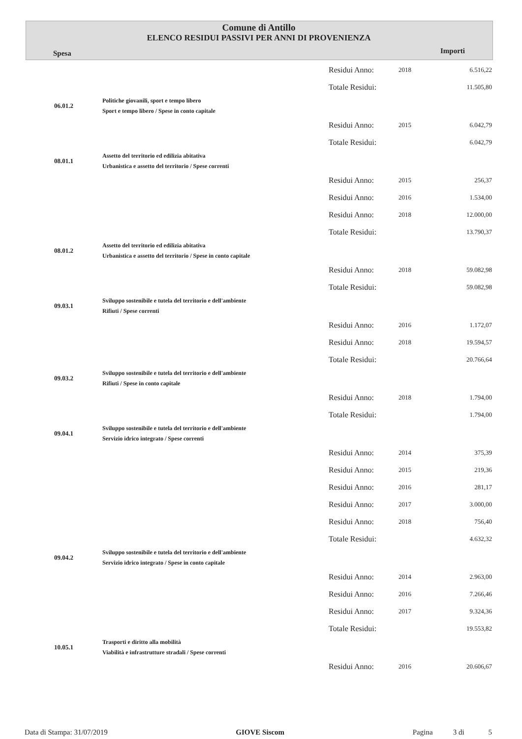Comune di Antillo
ELENCO RESIDUI PASSIVI PER ANNI DI PROVENIENZA
Spesa Importi
| | | Residui Anno: | 2018 | 6.516,22 |
| | | Totale Residui: | | 11.505,80 |
| 06.01.2 | Politiche giovanili, sport e tempo libero Sport e tempo libero / Spese in conto capitale | | | |
| | | Residui Anno: | 2015 | 6.042,79 |
| | | Totale Residui: | | 6.042,79 |
| 08.01.1 | Assetto del territorio ed edilizia abitativa Urbanistica e assetto del territorio / Spese correnti | | | |
| | | Residui Anno: | 2015 | 256,37 |
| | | Residui Anno: | 2016 | 1.534,00 |
| | | Residui Anno: | 2018 | 12.000,00 |
| | | Totale Residui: | | 13.790,37 |
| 08.01.2 | Assetto del territorio ed edilizia abitativa Urbanistica e assetto del territorio / Spese in conto capitale | | | |
| | | Residui Anno: | 2018 | 59.082,98 |
| | | Totale Residui: | | 59.082,98 |
| 09.03.1 | Sviluppo sostenibile e tutela del territorio e dell'ambiente Rifiuti / Spese correnti | | | |
| | | Residui Anno: | 2016 | 1.172,07 |
| | | Residui Anno: | 2018 | 19.594,57 |
| | | Totale Residui: | | 20.766,64 |
| 09.03.2 | Sviluppo sostenibile e tutela del territorio e dell'ambiente Rifiuti / Spese in conto capitale | | | |
| | | Residui Anno: | 2018 | 1.794,00 |
| | | Totale Residui: | | 1.794,00 |
| 09.04.1 | Sviluppo sostenibile e tutela del territorio e dell'ambiente Servizio idrico integrato / Spese correnti | | | |
| | | Residui Anno: | 2014 | 375,39 |
| | | Residui Anno: | 2015 | 219,36 |
| | | Residui Anno: | 2016 | 281,17 |
| | | Residui Anno: | 2017 | 3.000,00 |
| | | Residui Anno: | 2018 | 756,40 |
| | | Totale Residui: | | 4.632,32 |
| 09.04.2 | Sviluppo sostenibile e tutela del territorio e dell'ambiente Servizio idrico integrato / Spese in conto capitale | | | |
| | | Residui Anno: | 2014 | 2.963,00 |
| | | Residui Anno: | 2016 | 7.266,46 |
| | | Residui Anno: | 2017 | 9.324,36 |
| | | Totale Residui: | | 19.553,82 |
| 10.05.1 | Trasporti e diritto alla mobilità Viabilità e infrastrutture stradali / Spese correnti | | | |
| | | Residui Anno: | 2016 | 20.606,67 |
Data di Stampa: 31/07/2019 GIOVE Siscom Pagina 3 di 5